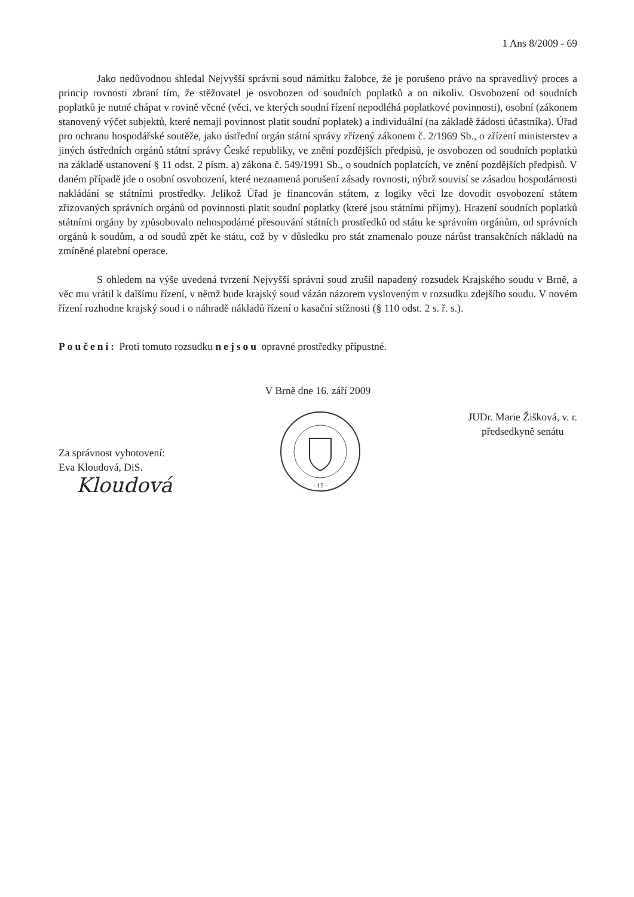1 Ans 8/2009 - 69
Jako nedůvodnou shledal Nejvyšší správní soud námitku žalobce, že je porušeno právo na spravedlivý proces a princip rovnosti zbraní tím, že stěžovatel je osvobozen od soudních poplatků a on nikoliv. Osvobození od soudních poplatků je nutné chápat v rovině věcné (věci, ve kterých soudní řízení nepodléhá poplatkové povinnosti), osobní (zákonem stanovený výčet subjektů, které nemají povinnost platit soudní poplatek) a individuální (na základě žádosti účastníka). Úřad pro ochranu hospodářské soutěže, jako ústřední orgán státní správy zřízený zákonem č. 2/1969 Sb., o zřízení ministerstev a jiných ústředních orgánů státní správy České republiky, ve znění pozdějších předpisů, je osvobozen od soudních poplatků na základě ustanovení § 11 odst. 2 písm. a) zákona č. 549/1991 Sb., o soudních poplatcích, ve znění pozdějších předpisů. V daném případě jde o osobní osvobození, které neznamená porušení zásady rovnosti, nýbrž souvisí se zásadou hospodárnosti nakládání se státními prostředky. Jelikož Úřad je financován státem, z logiky věci lze dovodit osvobození státem zřizovaných správních orgánů od povinnosti platit soudní poplatky (které jsou státními příjmy). Hrazení soudních poplatků státními orgány by způsobovalo nehospodárné přesouvání státních prostředků od státu ke správním orgánům, od správních orgánů k soudům, a od soudů zpět ke státu, což by v důsledku pro stát znamenalo pouze nárůst transakčních nákladů na zmíněné platební operace.
S ohledem na výše uvedená tvrzení Nejvyšší správní soud zrušil napadený rozsudek Krajského soudu v Brně, a věc mu vrátil k dalšímu řízení, v němž bude krajský soud vázán názorem vysloveným v rozsudku zdejšího soudu. V novém řízení rozhodne krajský soud i o náhradě nákladů řízení o kasační stížnosti (§ 110 odst. 2 s. ř. s.).
Poučení: Proti tomuto rozsudku nejsou opravné prostředky přípustné.
V Brně dne 16. září 2009
Za správnost vyhotovení:
Eva Kloudová, DiS.
Kloudová
- 15 -
JUDr. Marie Žišková, v. r.
předsedkyně senátu